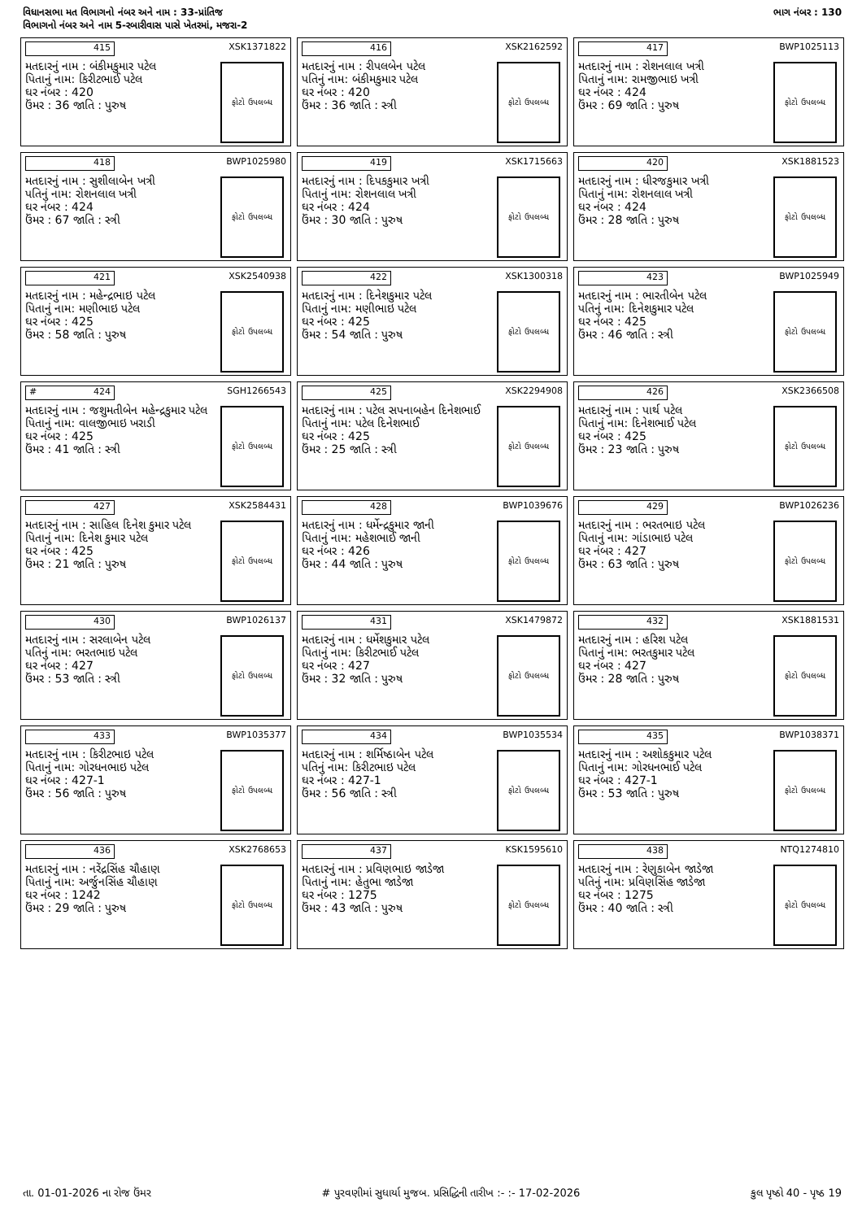વિધાનસભા મત વિભાગનો નંબર અને નામ : 33-પ્રાંતિજ
વિભાગનો નંબર અને નામ 5-રબારીવાસ પાસે ખેતરમાં, મજરા-2
ભાગ નંબર : 130
415 XSK1371822
મતદારનું નામ : બંકીમકુમાર પટેલ
પિતાનું નામ: કિરીટભાઈ પટેલ
ઘર નંબર : 420
ઉંમર : 36 જાતિ : પુરુષ
ફોટો ઉપલબ્ધ
416 XSK2162592
મતદારનું નામ : રીપલબેન પટેલ
પતિનું નામ: બંકીમકુમાર પટેલ
ઘર નંબર : 420
ઉંમર : 36 જાતિ : સ્ત્રી
ફોટો ઉપલબ્ધ
417 BWP1025113
મતદારનું નામ : રોશનલાલ ખત્રી
પિતાનું નામ: રામજીભાઇ ખત્રી
ઘર નંબર : 424
ઉંમર : 69 જાતિ : પુરુષ
ફોટો ઉપલબ્ધ
418 BWP1025980
મતદારનું નામ : સુશીલાબેન ખત્રી
પતિનું નામ: રોશનલાલ ખત્રી
ઘર નંબર : 424
ઉંમર : 67 જાતિ : સ્ત્રી
ફોટો ઉપલબ્ધ
419 XSK1715663
મતદારનું નામ : દિપકકુમાર ખત્રી
પિતાનું નામ: રોશનલાલ ખત્રી
ઘર નંબર : 424
ઉંમર : 30 જાતિ : પુરુષ
ફોટો ઉપલબ્ધ
420 XSK1881523
મતદારનું નામ : ધીરજકુમાર ખત્રી
પિતાનું નામ: રોશનલાલ ખત્રી
ઘર નંબર : 424
ઉંમર : 28 જાતિ : પુરુષ
ફોટો ઉપલબ્ધ
421 XSK2540938
મતદારનું નામ : મહેન્દ્રભાઇ પટેલ
પિતાનું નામ: મણીભાઇ પટેલ
ઘર નંબર : 425
ઉંમર : 58 જાતિ : પુરુષ
ફોટો ઉપલબ્ધ
422 XSK1300318
મતદારનું નામ : દિનેશકુમાર પટેલ
પિતાનું નામ: મણીભાઇ પટેલ
ઘર નંબર : 425
ઉંમર : 54 જાતિ : પુરુષ
ફોટો ઉપલબ્ધ
423 BWP1025949
મતદારનું નામ : ભારતીબેન પટેલ
પતિનું નામ: દિનેશકુમાર પટેલ
ઘર નંબર : 425
ઉંમર : 46 જાતિ : સ્ત્રી
ફોટો ઉપલબ્ધ
# 424 SGH1266543
મતદારનું નામ : જશુમતીબેન મહેન્દ્રકુમાર પટેલ
પિતાનું નામ: વાલજીભાઇ ખરાડી
ઘર નંબર : 425
ઉંમર : 41 જાતિ : સ્ત્રી
ફોટો ઉપલબ્ધ
425 XSK2294908
મતદારનું નામ : પટેલ સપનાબહેન દિનેશભાઈ
પિતાનું નામ: પટેલ દિનેશભાઈ
ઘર નંબર : 425
ઉંમર : 25 જાતિ : સ્ત્રી
ફોટો ઉપલબ્ધ
426 XSK2366508
મતદારનું નામ : પાર્થ પટેલ
પિતાનું નામ: દિનેશભાઈ પટેલ
ઘર નંબર : 425
ઉંમર : 23 જાતિ : પુરુષ
ફોટો ઉપલબ્ધ
427 XSK2584431
મતદારનું નામ : સાહિલ દિનેશ કુમાર પટેલ
પિતાનું નામ: દિનેશ કુમાર પટેલ
ઘર નંબર : 425
ઉંમર : 21 જાતિ : પુરુષ
ફોટો ઉપલબ્ધ
428 BWP1039676
મતદારનું નામ : ધર્મેન્દ્રકુમાર જાની
પિતાનું નામ: મહેશભાઈ જાની
ઘર નંબર : 426
ઉંમર : 44 જાતિ : પુરુષ
ફોટો ઉપલબ્ધ
429 BWP1026236
મતદારનું નામ : ભરતભાઇ પટેલ
પિતાનું નામ: ગાંડાભાઇ પટેલ
ઘર નંબર : 427
ઉંમર : 63 જાતિ : પુરુષ
ફોટો ઉપલબ્ધ
430 BWP1026137
મતદારનું નામ : સરલાબેન પટેલ
પતિનું નામ: ભરતભાઇ પટેલ
ઘર નંબર : 427
ઉંમર : 53 જાતિ : સ્ત્રી
ફોટો ઉપલબ્ધ
431 XSK1479872
મતદારનું નામ : ધર્મેશકુમાર પટેલ
પિતાનું નામ: કિરીટભાઈ પટેલ
ઘર નંબર : 427
ઉંમર : 32 જાતિ : પુરુષ
ફોટો ઉપલબ્ધ
432 XSK1881531
મતદારનું નામ : હરિશ પટેલ
પિતાનું નામ: ભરતકુમાર પટેલ
ઘર નંબર : 427
ઉંમર : 28 જાતિ : પુરુષ
ફોટો ઉપલબ્ધ
433 BWP1035377
મતદારનું નામ : કિરીટભાઇ પટેલ
પિતાનું નામ: ગોરધનભાઇ પટેલ
ઘર નંબર : 427-1
ઉંમર : 56 જાતિ : પુરુષ
ફોટો ઉપલબ્ધ
434 BWP1035534
મતદારનું નામ : શર્મિષ્ઠાબેન પટેલ
પતિનું નામ: કિરીટભાઇ પટેલ
ઘર નંબર : 427-1
ઉંમર : 56 જાતિ : સ્ત્રી
ફોટો ઉપલબ્ધ
435 BWP1038371
મતદારનું નામ : અશોકકુમાર પટેલ
પિતાનું નામ: ગોરધનભાઈ પટેલ
ઘર નંબર : 427-1
ઉંમર : 53 જાતિ : પુરુષ
ફોટો ઉપલબ્ધ
436 XSK2768653
મતદારનું નામ : નરેંદ્રસિંહ ચૌહાણ
પિતાનું નામ: અર્જુનસિંહ ચૌહાણ
ઘર નંબર : 1242
ઉંમર : 29 જાતિ : પુરુષ
ફોટો ઉપલબ્ધ
437 KSK1595610
મતદારનું નામ : પ્રવિણભાઇ જાડેજા
પિતાનું નામ: હેતુભા જાડેજા
ઘર નંબર : 1275
ઉંમર : 43 જાતિ : પુરુષ
ફોટો ઉપલબ્ધ
438 NTQ1274810
મતદારનું નામ : રેણુકાબેન જાડેજા
પતિનું નામ: પ્રવિણસિંહ જાડેજા
ઘર નંબર : 1275
ઉંમર : 40 જાતિ : સ્ત્રી
ફોટો ઉપલબ્ધ
તા. 01-01-2026 ના રોજ ઉંમર # પુરવણીમાં સુધાર્યા મુજબ. પ્રસિદ્ધિની તારીખ :- :- 17-02-2026 કુલ પૃષ્ઠો 40 - પૃષ્ઠ 19